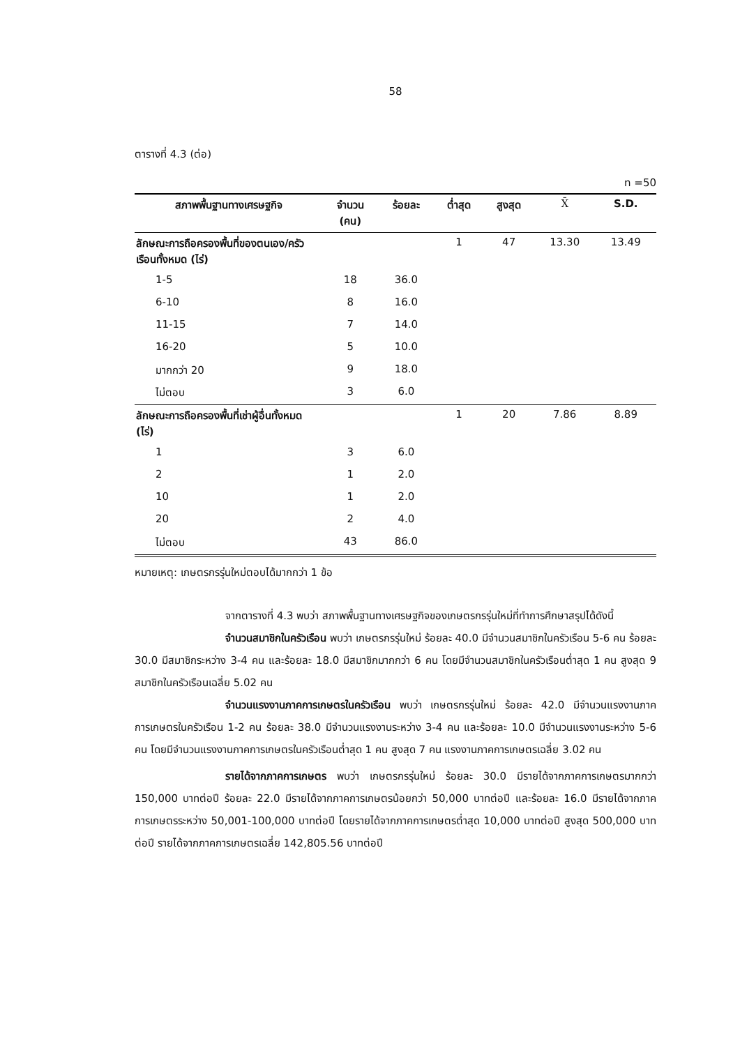58
ตารางที่ 4.3 (ต่อ)
n =50
| สภาพพื้นฐานทางเศรษฐกิจ | จำนวน (คน) | ร้อยละ | ต่ำสุด | สูงสุด | X̄ | S.D. |
| --- | --- | --- | --- | --- | --- | --- |
| ลักษณะการถือครองพื้นที่ของตนเอง/ครัวเรือนทั้งหมด (ไร่) | | | 1 | 47 | 13.30 | 13.49 |
| 1-5 | 18 | 36.0 | | | | |
| 6-10 | 8 | 16.0 | | | | |
| 11-15 | 7 | 14.0 | | | | |
| 16-20 | 5 | 10.0 | | | | |
| มากกว่า 20 | 9 | 18.0 | | | | |
| ไม่ตอบ | 3 | 6.0 | | | | |
| ลักษณะการถือครองพื้นที่เช่าผู้อื่นทั้งหมด (ไร่) | | | 1 | 20 | 7.86 | 8.89 |
| 1 | 3 | 6.0 | | | | |
| 2 | 1 | 2.0 | | | | |
| 10 | 1 | 2.0 | | | | |
| 20 | 2 | 4.0 | | | | |
| ไม่ตอบ | 43 | 86.0 | | | | |
หมายเหตุ: เกษตรกรรุ่นใหม่ตอบได้มากกว่า 1 ข้อ
จากตารางที่ 4.3 พบว่า สภาพพื้นฐานทางเศรษฐกิจของเกษตรกรรุ่นใหม่ที่ทำการศึกษาสรุปได้ดังนี้
จำนวนสมาชิกในครัวเรือน พบว่า เกษตรกรรุ่นใหม่ ร้อยละ 40.0 มีจำนวนสมาชิกในครัวเรือน 5-6 คน ร้อยละ 30.0 มีสมาชิกระหว่าง 3-4 คน และร้อยละ 18.0 มีสมาชิกมากกว่า 6 คน โดยมีจำนวนสมาชิกในครัวเรือนต่ำสุด 1 คน สูงสุด 9 สมาชิกในครัวเรือนเฉลี่ย 5.02 คน
จำนวนแรงงานภาคการเกษตรในครัวเรือน พบว่า เกษตรกรรุ่นใหม่ ร้อยละ 42.0 มีจำนวนแรงงานภาคการเกษตรในครัวเรือน 1-2 คน ร้อยละ 38.0 มีจำนวนแรงงานระหว่าง 3-4 คน และร้อยละ 10.0 มีจำนวนแรงงานระหว่าง 5-6 คน โดยมีจำนวนแรงงานภาคการเกษตรในครัวเรือนต่ำสุด 1 คน สูงสุด 7 คน แรงงานภาคการเกษตรเฉลี่ย 3.02 คน
รายได้จากภาคการเกษตร พบว่า เกษตรกรรุ่นใหม่ ร้อยละ 30.0 มีรายได้จากภาคการเกษตรมากกว่า 150,000 บาทต่อปี ร้อยละ 22.0 มีรายได้จากภาคการเกษตรน้อยกว่า 50,000 บาทต่อปี และร้อยละ 16.0 มีรายได้จากภาคการเกษตรระหว่าง 50,001-100,000 บาทต่อปี โดยรายได้จากภาคการเกษตรต่ำสุด 10,000 บาทต่อปี สูงสุด 500,000 บาทต่อปี รายได้จากภาคการเกษตรเฉลี่ย 142,805.56 บาทต่อปี